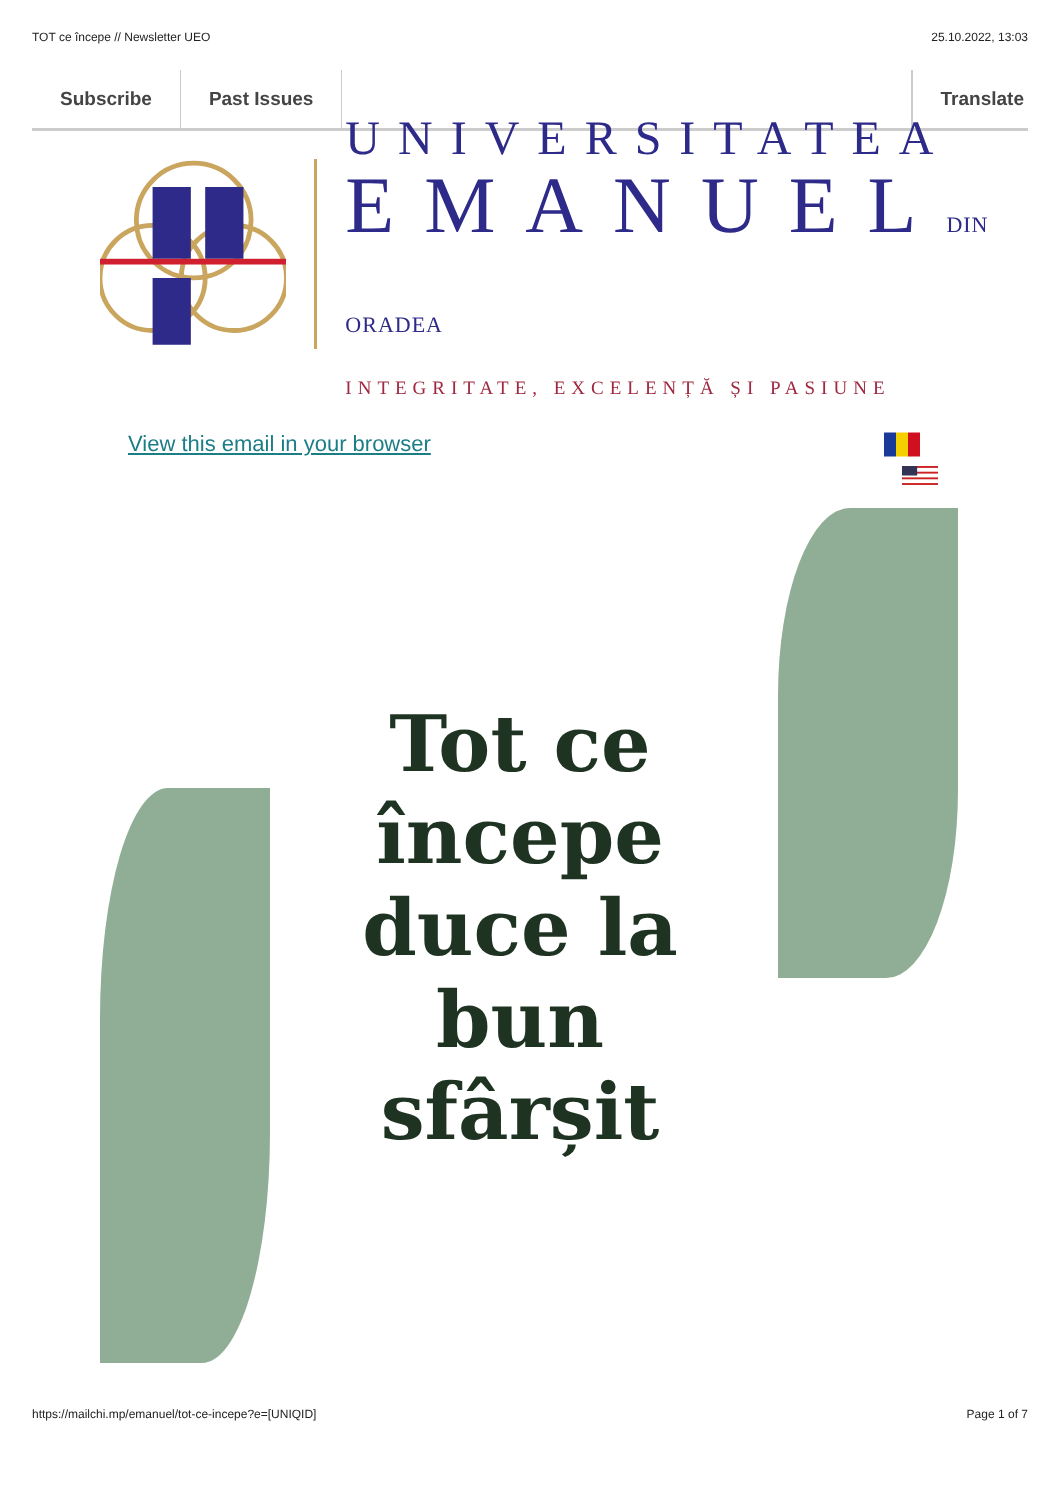TOT ce începe // Newsletter UEO 25.10.2022, 13:03
Subscribe Past Issues Translate
UNIVERSITATEA
EMANUELDIN ORADEA
INTEGRITATE, EXCELENȚĂ ȘI PASIUNE
View this email in your browser
Tot ce începe duce la bun sfârșit
https://mailchi.mp/emanuel/tot-ce-incepe?e=[UNIQID] Page 1 of 7